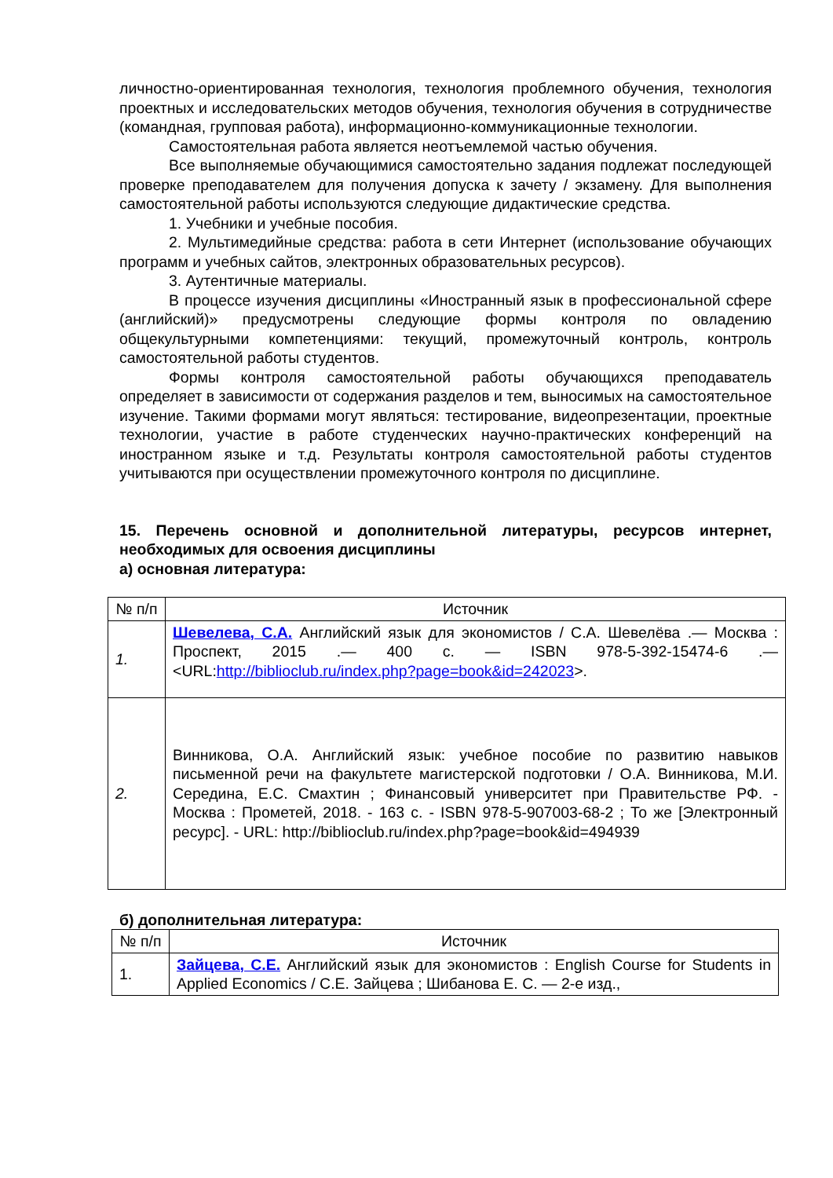личностно-ориентированная технология, технология проблемного обучения, технология проектных и исследовательских методов обучения, технология обучения в сотрудничестве (командная, групповая работа), информационно-коммуникационные технологии.
Самостоятельная работа является неотъемлемой частью обучения.
Все выполняемые обучающимися самостоятельно задания подлежат последующей проверке преподавателем для получения допуска к зачету / экзамену. Для выполнения самостоятельной работы используются следующие дидактические средства.
1. Учебники и учебные пособия.
2. Мультимедийные средства: работа в сети Интернет (использование обучающих программ и учебных сайтов, электронных образовательных ресурсов).
3. Аутентичные материалы.
В процессе изучения дисциплины «Иностранный язык в профессиональной сфере (английский)» предусмотрены следующие формы контроля по овладению общекультурными компетенциями: текущий, промежуточный контроль, контроль самостоятельной работы студентов.
Формы контроля самостоятельной работы обучающихся преподаватель определяет в зависимости от содержания разделов и тем, выносимых на самостоятельное изучение. Такими формами могут являться: тестирование, видеопрезентации, проектные технологии, участие в работе студенческих научно-практических конференций на иностранном языке и т.д. Результаты контроля самостоятельной работы студентов учитываются при осуществлении промежуточного контроля по дисциплине.
15. Перечень основной и дополнительной литературы, ресурсов интернет, необходимых для освоения дисциплины
а) основная литература:
| № п/п | Источник |
| 1. | Шевелева, С.А. Английский язык для экономистов / С.А. Шевелёва .— Москва : Проспект, 2015 .— 400 с. — ISBN 978-5-392-15474-6 .— <URL: http://biblioclub.ru/index.php?page=book&id=242023 >. |
| 2. | Винникова, О.А. Английский язык: учебное пособие по развитию навыков письменной речи на факультете магистерской подготовки / О.А. Винникова, М.И. Середина, Е.С. Смахтин ; Финансовый университет при Правительстве РФ. - Москва : Прометей, 2018. - 163 с. - ISBN 978-5-907003-68-2 ; То же [Электронный ресурс]. - URL: http://biblioclub.ru/index.php?page=book&id=494939 |
б) дополнительная литература:
| № п/п | Источник |
| 1. | Зайцева, С.Е. Английский язык для экономистов : English Course for Students in Applied Economics / С.Е. Зайцева ; Шибанова Е. С. — 2-е изд., |